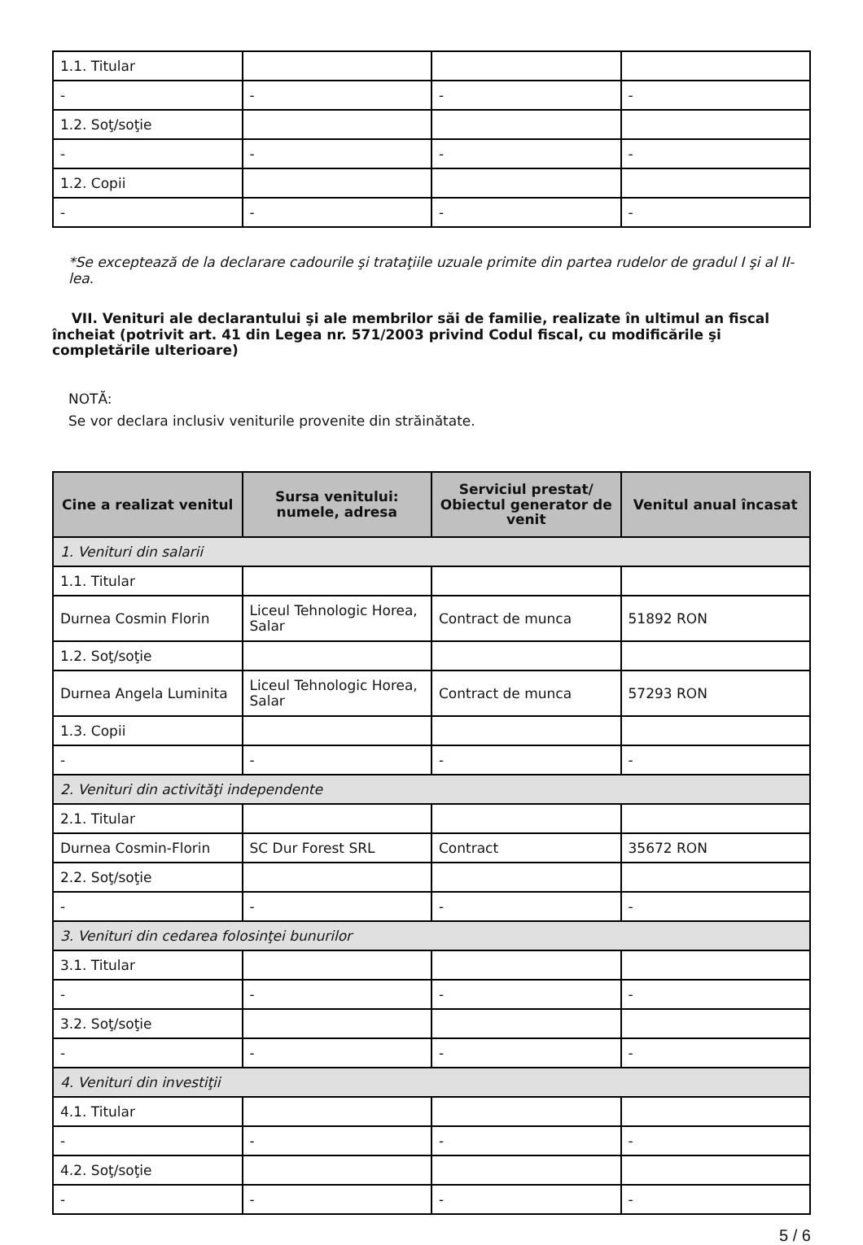| 1.1. Titular | | | |
| - | - | - | - |
| 1.2. Soţ/soţie | | | |
| - | - | - | - |
| 1.2. Copii | | | |
| - | - | - | - |
*Se exceptează de la declarare cadourile şi trataţiile uzuale primite din partea rudelor de gradul I şi al II-lea.
VII. Venituri ale declarantului şi ale membrilor săi de familie, realizate în ultimul an fiscal încheiat (potrivit art. 41 din Legea nr. 571/2003 privind Codul fiscal, cu modificările şi completările ulterioare)
NOTĂ:
Se vor declara inclusiv veniturile provenite din străinătate.
| Cine a realizat venitul | Sursa venitului: numele, adresa | Serviciul prestat/ Obiectul generator de venit | Venitul anual încasat |
| --- | --- | --- | --- |
| 1. Venituri din salarii | | | |
| 1.1. Titular | | | |
| Durnea Cosmin Florin | Liceul Tehnologic Horea, Salar | Contract de munca | 51892 RON |
| 1.2. Soţ/soţie | | | |
| Durnea Angela Luminita | Liceul Tehnologic Horea, Salar | Contract de munca | 57293 RON |
| 1.3. Copii | | | |
| - | - | - | - |
| 2. Venituri din activităţi independente | | | |
| 2.1. Titular | | | |
| Durnea Cosmin-Florin | SC Dur Forest SRL | Contract | 35672 RON |
| 2.2. Soţ/soţie | | | |
| - | - | - | - |
| 3. Venituri din cedarea folosinţei bunurilor | | | |
| 3.1. Titular | | | |
| - | - | - | - |
| 3.2. Soţ/soţie | | | |
| - | - | - | - |
| 4. Venituri din investiţii | | | |
| 4.1. Titular | | | |
| - | - | - | - |
| 4.2. Soţ/soţie | | | |
| - | - | - | - |
5 / 6